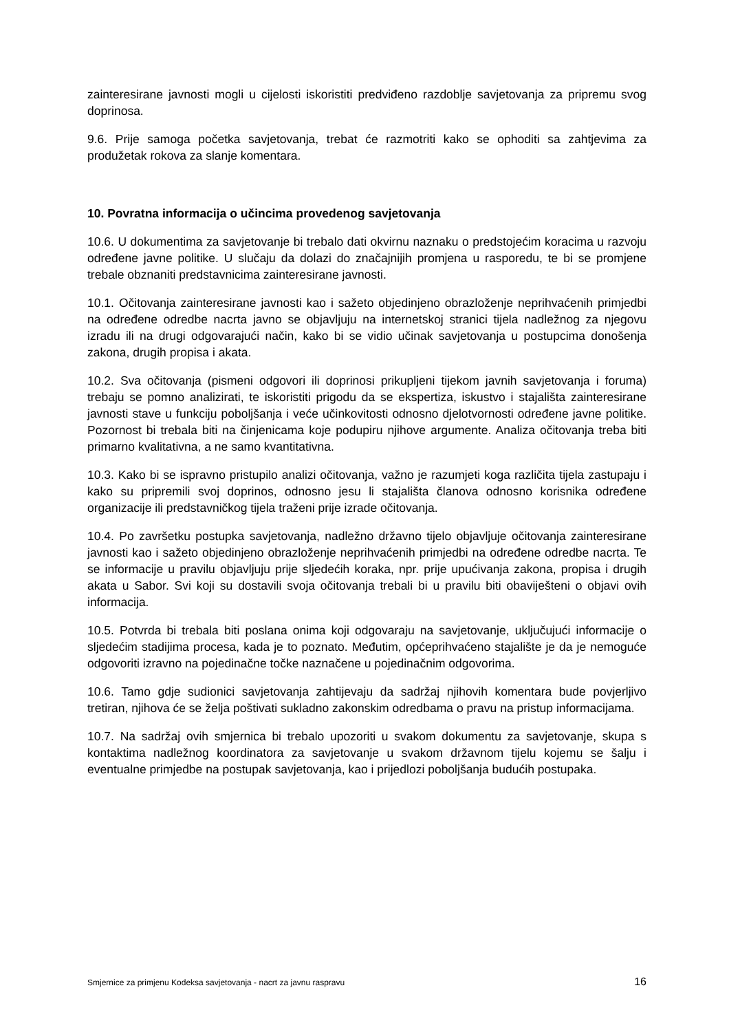zainteresirane javnosti mogli u cijelosti iskoristiti predviđeno razdoblje savjetovanja za pripremu svog doprinosa.
9.6. Prije samoga početka savjetovanja, trebat će razmotriti kako se ophoditi sa zahtjevima za produžetak rokova za slanje komentara.
10. Povratna informacija o učincima provedenog savjetovanja
10.6. U dokumentima za savjetovanje bi trebalo dati okvirnu naznaku o predstojećim koracima u razvoju određene javne politike. U slučaju da dolazi do značajnijih promjena u rasporedu, te bi se promjene trebale obznaniti predstavnicima zainteresirane javnosti.
10.1. Očitovanja zainteresirane javnosti kao i sažeto objedinjeno obrazloženje neprihvaćenih primjedbi na određene odredbe nacrta javno se objavljuju na internetskoj stranici tijela nadležnog za njegovu izradu ili na drugi odgovarajući način, kako bi se vidio učinak savjetovanja u postupcima donošenja zakona, drugih propisa i akata.
10.2. Sva očitovanja (pismeni odgovori ili doprinosi prikupljeni tijekom javnih savjetovanja i foruma) trebaju se pomno analizirati, te iskoristiti prigodu da se ekspertiza, iskustvo i stajališta zainteresirane javnosti stave u funkciju poboljšanja i veće učinkovitosti odnosno djelotvornosti određene javne politike. Pozornost bi trebala biti na činjenicama koje podupiru njihove argumente. Analiza očitovanja treba biti primarno kvalitativna, a ne samo kvantitativna.
10.3. Kako bi se ispravno pristupilo analizi očitovanja, važno je razumjeti koga različita tijela zastupaju i kako su pripremili svoj doprinos, odnosno jesu li stajališta članova odnosno korisnika određene organizacije ili predstavničkog tijela traženi prije izrade očitovanja.
10.4. Po završetku postupka savjetovanja, nadležno državno tijelo objavljuje očitovanja zainteresirane javnosti kao i sažeto objedinjeno obrazloženje neprihvaćenih primjedbi na određene odredbe nacrta. Te se informacije u pravilu objavljuju prije sljedećih koraka, npr. prije upućivanja zakona, propisa i drugih akata u Sabor. Svi koji su dostavili svoja očitovanja trebali bi u pravilu biti obaviješteni o objavi ovih informacija.
10.5. Potvrda bi trebala biti poslana onima koji odgovaraju na savjetovanje, uključujući informacije o sljedećim stadijima procesa, kada je to poznato. Međutim, općeprihvaćeno stajalište je da je nemoguće odgovoriti izravno na pojedinačne točke naznačene u pojedinačnim odgovorima.
10.6. Tamo gdje sudionici savjetovanja zahtijevaju da sadržaj njihovih komentara bude povjerljivo tretiran, njihova će se želja poštivati sukladno zakonskim odredbama o pravu na pristup informacijama.
10.7. Na sadržaj ovih smjernica bi trebalo upozoriti u svakom dokumentu za savjetovanje, skupa s kontaktima nadležnog koordinatora za savjetovanje u svakom državnom tijelu kojemu se šalju i eventualne primjedbe na postupak savjetovanja, kao i prijedlozi poboljšanja budućih postupaka.
Smjernice za primjenu Kodeksa savjetovanja - nacrt za javnu raspravu 16